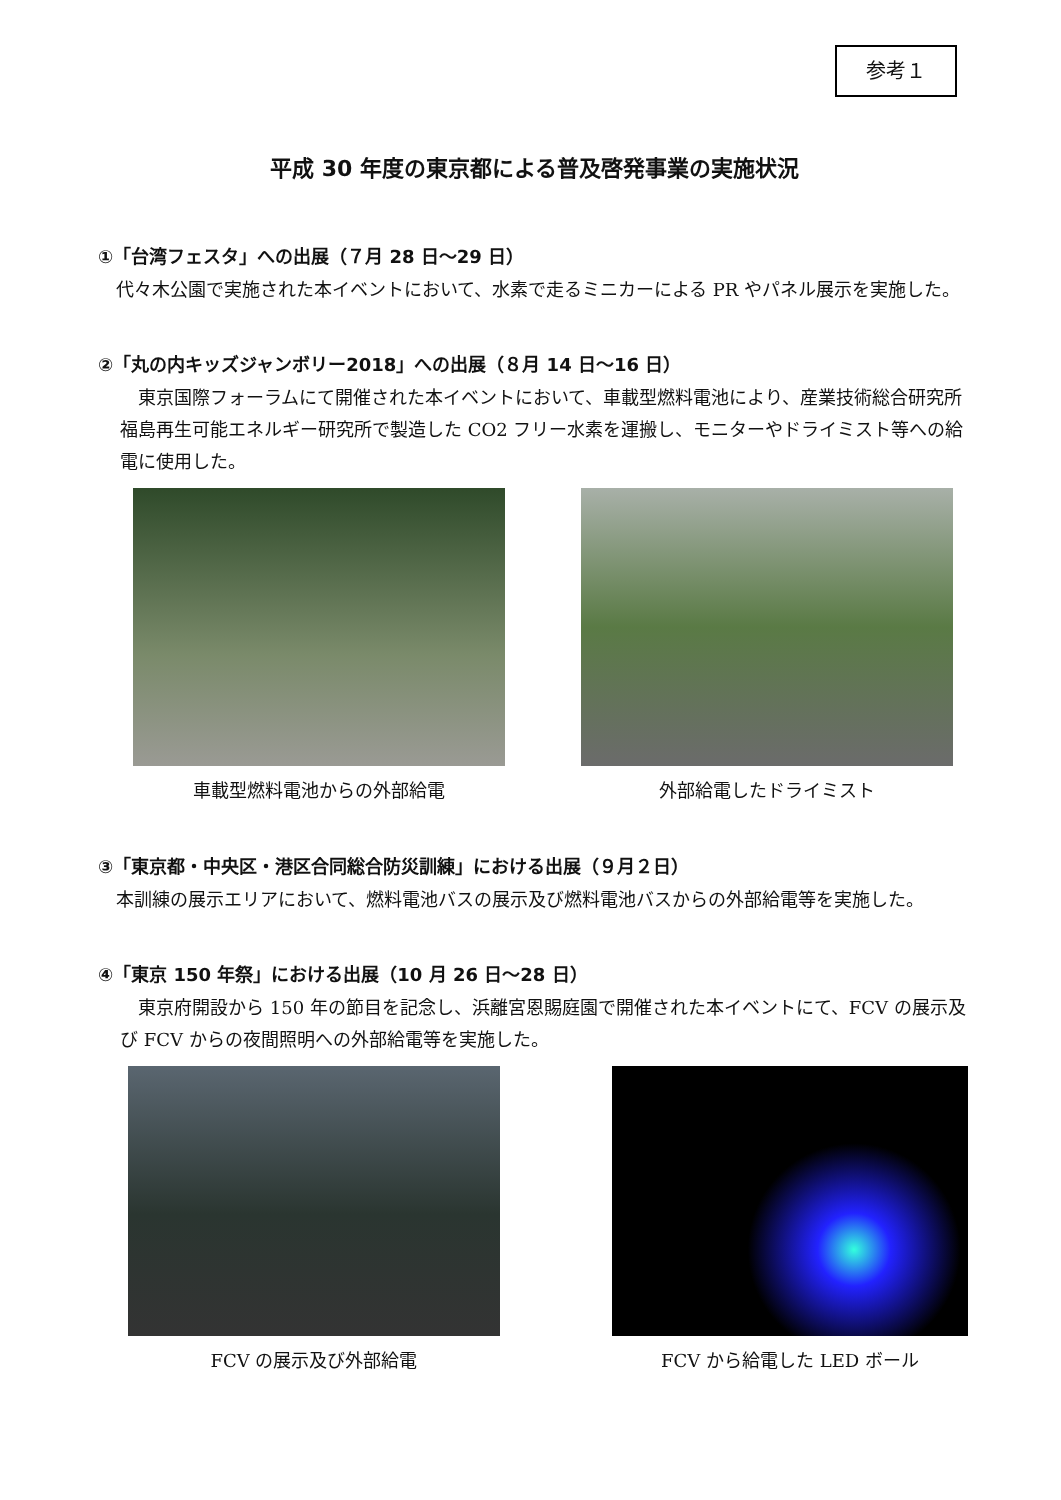参考１
平成 30 年度の東京都による普及啓発事業の実施状況
①「台湾フェスタ」への出展（７月 28 日～29 日）
代々木公園で実施された本イベントにおいて、水素で走るミニカーによる PR やパネル展示を実施した。
②「丸の内キッズジャンボリー2018」への出展（８月 14 日～16 日）
東京国際フォーラムにて開催された本イベントにおいて、車載型燃料電池により、産業技術総合研究所福島再生可能エネルギー研究所で製造した CO2 フリー水素を運搬し、モニターやドライミスト等への給電に使用した。
車載型燃料電池からの外部給電 外部給電したドライミスト
③「東京都・中央区・港区合同総合防災訓練」における出展（９月２日）
本訓練の展示エリアにおいて、燃料電池バスの展示及び燃料電池バスからの外部給電等を実施した。
④「東京 150 年祭」における出展（10 月 26 日～28 日）
東京府開設から 150 年の節目を記念し、浜離宮恩賜庭園で開催された本イベントにて、FCV の展示及び FCV からの夜間照明への外部給電等を実施した。
FCV の展示及び外部給電 FCV から給電した LED ボール